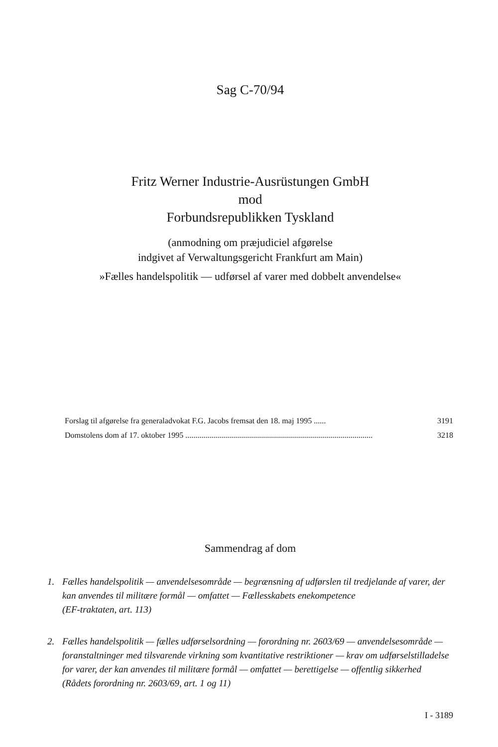Sag C-70/94
Fritz Werner Industrie-Ausrüstungen GmbH
mod
Forbundsrepublikken Tyskland
(anmodning om præjudiciel afgørelse
indgivet af Verwaltungsgericht Frankfurt am Main)
»Fælles handelspolitik — udførsel af varer med dobbelt anvendelse«
Forslag til afgørelse fra generaladvokat F.G. Jacobs fremsat den 18. maj 1995 ...... 3191
Domstolens dom af 17. oktober 1995 .............................................................................................. 3218
Sammendrag af dom
1. Fælles handelspolitik — anvendelsesområde — begrænsning af udførslen til tredjelande af varer, der kan anvendes til militære formål — omfattet — Fællesskabets enekompetence
(EF-traktaten, art. 113)
2. Fælles handelspolitik — fælles udførselsordning — forordning nr. 2603/69 — anvendelsesområde — foranstaltninger med tilsvarende virkning som kvantitative restriktioner — krav om udførselstilladelse for varer, der kan anvendes til militære formål — omfattet — berettigelse — offentlig sikkerhed
(Rådets forordning nr. 2603/69, art. 1 og 11)
I - 3189